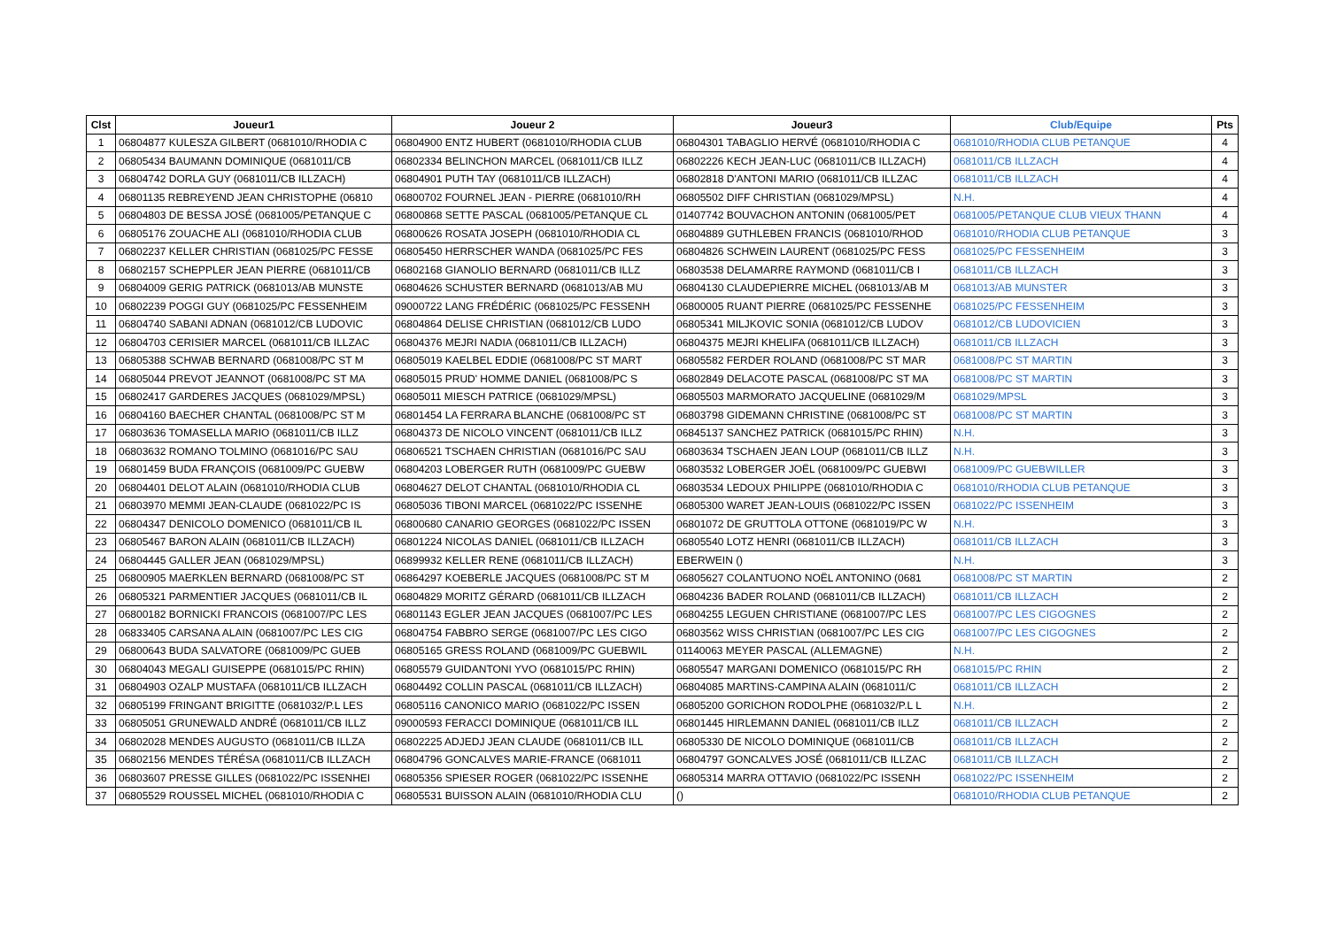| Clst | Joueur1 | Joueur 2 | Joueur3 | Club/Equipe | Pts |
| --- | --- | --- | --- | --- | --- |
| 1 | 06804877 KULESZA GILBERT (0681010/RHODIA C | 06804900 ENTZ HUBERT (0681010/RHODIA CLUB | 06804301 TABAGLIO HERVÉ (0681010/RHODIA C | 0681010/RHODIA CLUB PETANQUE | 4 |
| 2 | 06805434 BAUMANN DOMINIQUE (0681011/CB | 06802334 BELINCHON MARCEL (0681011/CB ILLZ | 06802226 KECH JEAN-LUC (0681011/CB ILLZACH) | 0681011/CB ILLZACH | 4 |
| 3 | 06804742 DORLA GUY (0681011/CB ILLZACH) | 06804901 PUTH TAY (0681011/CB ILLZACH) | 06802818 D'ANTONI MARIO (0681011/CB ILLZAC | 0681011/CB ILLZACH | 4 |
| 4 | 06801135 REBREYEND JEAN CHRISTOPHE (06810 | 06800702 FOURNEL JEAN - PIERRE (0681010/RH | 06805502 DIFF CHRISTIAN (0681029/MPSL) | N.H. | 4 |
| 5 | 06804803 DE BESSA JOSÉ (0681005/PETANQUE C | 06800868 SETTE PASCAL (0681005/PETANQUE CL | 01407742 BOUVACHON ANTONIN (0681005/PET | 0681005/PETANQUE CLUB VIEUX THANN | 4 |
| 6 | 06805176 ZOUACHE ALI (0681010/RHODIA CLUB | 06800626 ROSATA JOSEPH (0681010/RHODIA CL | 06804889 GUTHLEBEN FRANCIS (0681010/RHOD | 0681010/RHODIA CLUB PETANQUE | 3 |
| 7 | 06802237 KELLER CHRISTIAN (0681025/PC FESSE | 06805450 HERRSCHER WANDA (0681025/PC FES | 06804826 SCHWEIN LAURENT (0681025/PC FESS | 0681025/PC FESSENHEIM | 3 |
| 8 | 06802157 SCHEPPLER JEAN PIERRE (0681011/CB | 06802168 GIANOLIO BERNARD (0681011/CB ILLZ | 06803538 DELAMARRE RAYMOND (0681011/CB I | 0681011/CB ILLZACH | 3 |
| 9 | 06804009 GERIG PATRICK (0681013/AB MUNSTE | 06804626 SCHUSTER BERNARD (0681013/AB MU | 06804130 CLAUDEPIERRE MICHEL (0681013/AB M | 0681013/AB MUNSTER | 3 |
| 10 | 06802239 POGGI GUY (0681025/PC FESSENHEIM | 09000722 LANG FRÉDÉRIC (0681025/PC FESSENH | 06800005 RUANT PIERRE (0681025/PC FESSENHE | 0681025/PC FESSENHEIM | 3 |
| 11 | 06804740 SABANI ADNAN (0681012/CB LUDOVIC | 06804864 DELISE CHRISTIAN (0681012/CB LUDO | 06805341 MILJKOVIC SONIA (0681012/CB LUDOV | 0681012/CB LUDOVICIEN | 3 |
| 12 | 06804703 CERISIER MARCEL (0681011/CB ILLZAC | 06804376 MEJRI NADIA (0681011/CB ILLZACH) | 06804375 MEJRI KHELIFA (0681011/CB ILLZACH) | 0681011/CB ILLZACH | 3 |
| 13 | 06805388 SCHWAB BERNARD (0681008/PC ST M | 06805019 KAELBEL EDDIE (0681008/PC ST MART | 06805582 FERDER ROLAND (0681008/PC ST MAR | 0681008/PC ST MARTIN | 3 |
| 14 | 06805044 PREVOT JEANNOT (0681008/PC ST MA | 06805015 PRUD' HOMME DANIEL (0681008/PC S | 06802849 DELACOTE PASCAL (0681008/PC ST MA | 0681008/PC ST MARTIN | 3 |
| 15 | 06802417 GARDERES JACQUES (0681029/MPSL) | 06805011 MIESCH PATRICE (0681029/MPSL) | 06805503 MARMORATO JACQUELINE (0681029/M | 0681029/MPSL | 3 |
| 16 | 06804160 BAECHER CHANTAL (0681008/PC ST M | 06801454 LA FERRARA BLANCHE (0681008/PC ST | 06803798 GIDEMANN CHRISTINE (0681008/PC ST | 0681008/PC ST MARTIN | 3 |
| 17 | 06803636 TOMASELLA MARIO (0681011/CB ILLZ | 06804373 DE NICOLO VINCENT (0681011/CB ILLZ | 06845137 SANCHEZ PATRICK (0681015/PC RHIN) | N.H. | 3 |
| 18 | 06803632 ROMANO TOLMINO (0681016/PC SAU | 06806521 TSCHAEN CHRISTIAN (0681016/PC SAU | 06803634 TSCHAEN JEAN LOUP (0681011/CB ILLZ | N.H. | 3 |
| 19 | 06801459 BUDA FRANÇOIS (0681009/PC GUEBW | 06804203 LOBERGER RUTH (0681009/PC GUEBW | 06803532 LOBERGER JOËL (0681009/PC GUEBWI | 0681009/PC GUEBWILLER | 3 |
| 20 | 06804401 DELOT ALAIN (0681010/RHODIA CLUB | 06804627 DELOT CHANTAL (0681010/RHODIA CL | 06803534 LEDOUX PHILIPPE (0681010/RHODIA C | 0681010/RHODIA CLUB PETANQUE | 3 |
| 21 | 06803970 MEMMI JEAN-CLAUDE (0681022/PC IS | 06805036 TIBONI MARCEL (0681022/PC ISSENHE | 06805300 WARET JEAN-LOUIS (0681022/PC ISSEN | 0681022/PC ISSENHEIM | 3 |
| 22 | 06804347 DENICOLO DOMENICO (0681011/CB IL | 06800680 CANARIO GEORGES (0681022/PC ISSEN | 06801072 DE GRUTTOLA OTTONE (0681019/PC W | N.H. | 3 |
| 23 | 06805467 BARON ALAIN (0681011/CB ILLZACH) | 06801224 NICOLAS DANIEL (0681011/CB ILLZACH | 06805540 LOTZ HENRI (0681011/CB ILLZACH) | 0681011/CB ILLZACH | 3 |
| 24 | 06804445 GALLER JEAN (0681029/MPSL) | 06899932 KELLER RENE (0681011/CB ILLZACH) | EBERWEIN () | N.H. | 3 |
| 25 | 06800905 MAERKLEN BERNARD (0681008/PC ST | 06864297 KOEBERLE JACQUES (0681008/PC ST M | 06805627 COLANTUONO NOËL ANTONINO (0681 | 0681008/PC ST MARTIN | 2 |
| 26 | 06805321 PARMENTIER JACQUES (0681011/CB IL | 06804829 MORITZ GÉRARD (0681011/CB ILLZACH | 06804236 BADER ROLAND (0681011/CB ILLZACH) | 0681011/CB ILLZACH | 2 |
| 27 | 06800182 BORNICKI FRANCOIS (0681007/PC LES | 06801143 EGLER JEAN JACQUES (0681007/PC LES | 06804255 LEGUEN CHRISTIANE (0681007/PC LES | 0681007/PC LES CIGOGNES | 2 |
| 28 | 06833405 CARSANA ALAIN (0681007/PC LES CIG | 06804754 FABBRO SERGE (0681007/PC LES CIGO | 06803562 WISS CHRISTIAN (0681007/PC LES CIG | 0681007/PC LES CIGOGNES | 2 |
| 29 | 06800643 BUDA SALVATORE (0681009/PC GUEB | 06805165 GRESS ROLAND (0681009/PC GUEBWIL | 01140063 MEYER PASCAL (ALLEMAGNE) | N.H. | 2 |
| 30 | 06804043 MEGALI GUISEPPE (0681015/PC RHIN) | 06805579 GUIDANTONI YVO (0681015/PC RHIN) | 06805547 MARGANI DOMENICO (0681015/PC RH | 0681015/PC RHIN | 2 |
| 31 | 06804903 OZALP MUSTAFA (0681011/CB ILLZACH | 06804492 COLLIN PASCAL (0681011/CB ILLZACH) | 06804085 MARTINS-CAMPINA ALAIN (0681011/C | 0681011/CB ILLZACH | 2 |
| 32 | 06805199 FRINGANT BRIGITTE (0681032/P.L LES | 06805116 CANONICO MARIO (0681022/PC ISSEN | 06805200 GORICHON RODOLPHE (0681032/P.L L | N.H. | 2 |
| 33 | 06805051 GRUNEWALD ANDRÉ (0681011/CB ILLZ | 09000593 FERACCI DOMINIQUE (0681011/CB ILL | 06801445 HIRLEMANN DANIEL (0681011/CB ILLZ | 0681011/CB ILLZACH | 2 |
| 34 | 06802028 MENDES AUGUSTO (0681011/CB ILLZA | 06802225 ADJEDJ JEAN CLAUDE (0681011/CB ILL | 06805330 DE NICOLO DOMINIQUE (0681011/CB | 0681011/CB ILLZACH | 2 |
| 35 | 06802156 MENDES TÉRÉSA (0681011/CB ILLZACH | 06804796 GONCALVES MARIE-FRANCE (0681011 | 06804797 GONCALVES JOSÉ (0681011/CB ILLZAC | 0681011/CB ILLZACH | 2 |
| 36 | 06803607 PRESSE GILLES (0681022/PC ISSENHEI | 06805356 SPIESER ROGER (0681022/PC ISSENHE | 06805314 MARRA OTTAVIO (0681022/PC ISSENH | 0681022/PC ISSENHEIM | 2 |
| 37 | 06805529 ROUSSEL MICHEL (0681010/RHODIA C | 06805531 BUISSON ALAIN (0681010/RHODIA CLU | () | 0681010/RHODIA CLUB PETANQUE | 2 |